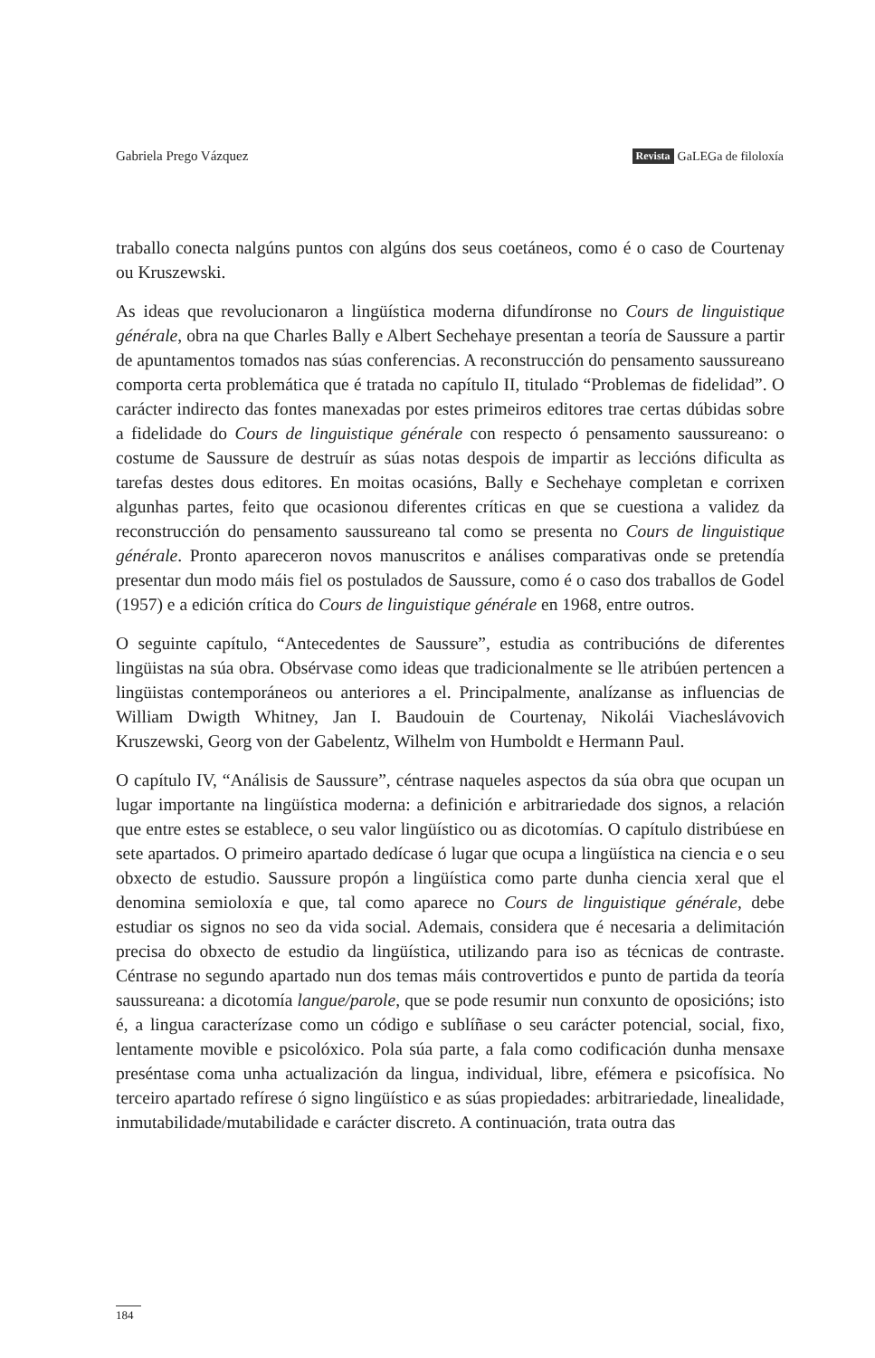Gabriela Prego Vázquez Revista GaLEGa de filoloxía
traballo conecta nalgúns puntos con algúns dos seus coetáneos, como é o caso de Courtenay ou Kruszewski.
As ideas que revolucionaron a lingüística moderna difundíronse no Cours de linguistique générale, obra na que Charles Bally e Albert Sechehaye presentan a teoría de Saussure a partir de apuntamentos tomados nas súas conferencias. A reconstrucción do pensamento saussureano comporta certa problemática que é tratada no capítulo II, titulado “Problemas de fidelidad”. O carácter indirecto das fontes manexadas por estes primeiros editores trae certas dúbidas sobre a fidelidade do Cours de linguistique générale con respecto ó pensamento saussureano: o costume de Saussure de destruír as súas notas despois de impartir as leccións dificulta as tarefas destes dous editores. En moitas ocasións, Bally e Sechehaye completan e corrixen algunhas partes, feito que ocasionou diferentes críticas en que se cuestiona a validez da reconstrucción do pensamento saussureano tal como se presenta no Cours de linguistique générale. Pronto apareceron novos manuscritos e análises comparativas onde se pretendía presentar dun modo máis fiel os postulados de Saussure, como é o caso dos traballos de Godel (1957) e a edición crítica do Cours de linguistique générale en 1968, entre outros.
O seguinte capítulo, “Antecedentes de Saussure”, estudia as contribucións de diferentes lingüistas na súa obra. Obsérvase como ideas que tradicionalmente se lle atribúen pertencen a lingüistas contemporáneos ou anteriores a el. Principalmente, analízanse as influencias de William Dwigth Whitney, Jan I. Baudouin de Courtenay, Nikolái Viacheslávovich Kruszewski, Georg von der Gabelentz, Wilhelm von Humboldt e Hermann Paul.
O capítulo IV, “Análisis de Saussure”, céntrase naqueles aspectos da súa obra que ocupan un lugar importante na lingüística moderna: a definición e arbitrariedade dos signos, a relación que entre estes se establece, o seu valor lingüístico ou as dicotomías. O capítulo distribúese en sete apartados. O primeiro apartado dedícase ó lugar que ocupa a lingüística na ciencia e o seu obxecto de estudio. Saussure propón a lingüística como parte dunha ciencia xeral que el denomina semioloxía e que, tal como aparece no Cours de linguistique générale, debe estudiar os signos no seo da vida social. Ademais, considera que é necesaria a delimitación precisa do obxecto de estudio da lingüística, utilizando para iso as técnicas de contraste. Céntrase no segundo apartado nun dos temas máis controvertidos e punto de partida da teoría saussureana: a dicotomía langue/parole, que se pode resumir nun conxunto de oposicións; isto é, a lingua caracterízase como un código e sublíñase o seu carácter potencial, social, fixo, lentamente movible e psicolóxico. Pola súa parte, a fala como codificación dunha mensaxe preséntase coma unha actualización da lingua, individual, libre, efémera e psicofísica. No terceiro apartado refírese ó signo lingüístico e as súas propiedades: arbitrariedade, linealidade, inmutabilidade/mutabilidade e carácter discreto. A continuación, trata outra das
184